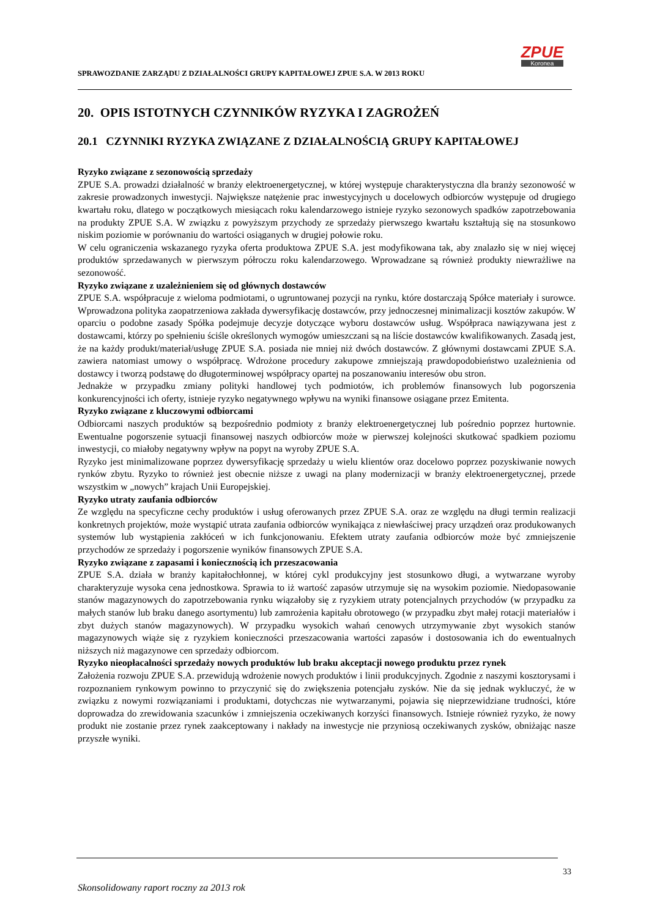SPRAWOZDANIE ZARZĄDU Z DZIAŁALNOŚCI GRUPY KAPITAŁOWEJ ZPUE S.A. W 2013 ROKU
ZPUE
Koronea
20. OPIS ISTOTNYCH CZYNNIKÓW RYZYKA I ZAGROŻEŃ
20.1 CZYNNIKI RYZYKA ZWIĄZANE Z DZIAŁALNOŚCIĄ GRUPY KAPITAŁOWEJ
Ryzyko związane z sezonowością sprzedaży
ZPUE S.A. prowadzi działalność w branży elektroenergetycznej, w której występuje charakterystyczna dla branży sezonowość w zakresie prowadzonych inwestycji. Największe natężenie prac inwestycyjnych u docelowych odbiorców występuje od drugiego kwartału roku, dlatego w początkowych miesiącach roku kalendarzowego istnieje ryzyko sezonowych spadków zapotrzebowania na produkty ZPUE S.A. W związku z powyższym przychody ze sprzedaży pierwszego kwartału kształtują się na stosunkowo niskim poziomie w porównaniu do wartości osiąganych w drugiej połowie roku.
W celu ograniczenia wskazanego ryzyka oferta produktowa ZPUE S.A. jest modyfikowana tak, aby znalazło się w niej więcej produktów sprzedawanych w pierwszym półroczu roku kalendarzowego. Wprowadzane są również produkty niewrażliwe na sezonowość.
Ryzyko związane z uzależnieniem się od głównych dostawców
ZPUE S.A. współpracuje z wieloma podmiotami, o ugruntowanej pozycji na rynku, które dostarczają Spółce materiały i surowce. Wprowadzona polityka zaopatrzeniowa zakłada dywersyfikację dostawców, przy jednoczesnej minimalizacji kosztów zakupów. W oparciu o podobne zasady Spółka podejmuje decyzje dotyczące wyboru dostawców usług. Współpraca nawiązywana jest z dostawcami, którzy po spełnieniu ściśle określonych wymogów umieszczani są na liście dostawców kwalifikowanych. Zasadą jest, że na każdy produkt/materiał/usługę ZPUE S.A. posiada nie mniej niż dwóch dostawców. Z głównymi dostawcami ZPUE S.A. zawiera natomiast umowy o współpracę. Wdrożone procedury zakupowe zmniejszają prawdopodobieństwo uzależnienia od dostawcy i tworzą podstawę do długoterminowej współpracy opartej na poszanowaniu interesów obu stron.
Jednakże w przypadku zmiany polityki handlowej tych podmiotów, ich problemów finansowych lub pogorszenia konkurencyjności ich oferty, istnieje ryzyko negatywnego wpływu na wyniki finansowe osiągane przez Emitenta.
Ryzyko związane z kluczowymi odbiorcami
Odbiorcami naszych produktów są bezpośrednio podmioty z branży elektroenergetycznej lub pośrednio poprzez hurtownie. Ewentualne pogorszenie sytuacji finansowej naszych odbiorców może w pierwszej kolejności skutkować spadkiem poziomu inwestycji, co miałoby negatywny wpływ na popyt na wyroby ZPUE S.A.
Ryzyko jest minimalizowane poprzez dywersyfikację sprzedaży u wielu klientów oraz docelowo poprzez pozyskiwanie nowych rynków zbytu. Ryzyko to również jest obecnie niższe z uwagi na plany modernizacji w branży elektroenergetycznej, przede wszystkim w „nowych” krajach Unii Europejskiej.
Ryzyko utraty zaufania odbiorców
Ze względu na specyficzne cechy produktów i usług oferowanych przez ZPUE S.A. oraz ze względu na długi termin realizacji konkretnych projektów, może wystąpić utrata zaufania odbiorców wynikająca z niewłaściwej pracy urządzeń oraz produkowanych systemów lub wystąpienia zakłóceń w ich funkcjonowaniu. Efektem utraty zaufania odbiorców może być zmniejszenie przychodów ze sprzedaży i pogorszenie wyników finansowych ZPUE S.A.
Ryzyko związane z zapasami i koniecznością ich przeszacowania
ZPUE S.A. działa w branży kapitałochłonnej, w której cykl produkcyjny jest stosunkowo długi, a wytwarzane wyroby charakteryzuje wysoka cena jednostkowa. Sprawia to iż wartość zapasów utrzymuje się na wysokim poziomie. Niedopasowanie stanów magazynowych do zapotrzebowania rynku wiązałoby się z ryzykiem utraty potencjalnych przychodów (w przypadku za małych stanów lub braku danego asortymentu) lub zamrożenia kapitału obrotowego (w przypadku zbyt małej rotacji materiałów i zbyt dużych stanów magazynowych). W przypadku wysokich wahań cenowych utrzymywanie zbyt wysokich stanów magazynowych wiąże się z ryzykiem konieczności przeszacowania wartości zapasów i dostosowania ich do ewentualnych niższych niż magazynowe cen sprzedaży odbiorcom.
Ryzyko nieopłacalności sprzedaży nowych produktów lub braku akceptacji nowego produktu przez rynek
Założenia rozwoju ZPUE S.A. przewidują wdrożenie nowych produktów i linii produkcyjnych. Zgodnie z naszymi kosztorysami i rozpoznaniem rynkowym powinno to przyczynić się do zwiększenia potencjału zysków. Nie da się jednak wykluczyć, że w związku z nowymi rozwiązaniami i produktami, dotychczas nie wytwarzanymi, pojawia się nieprzewidziane trudności, które doprowadza do zrewidowania szacunków i zmniejszenia oczekiwanych korzyści finansowych. Istnieje również ryzyko, że nowy produkt nie zostanie przez rynek zaakceptowany i nakłady na inwestycje nie przyniosą oczekiwanych zysków, obniżając nasze przyszłe wyniki.
33
Skonsolidowany raport roczny za 2013 rok